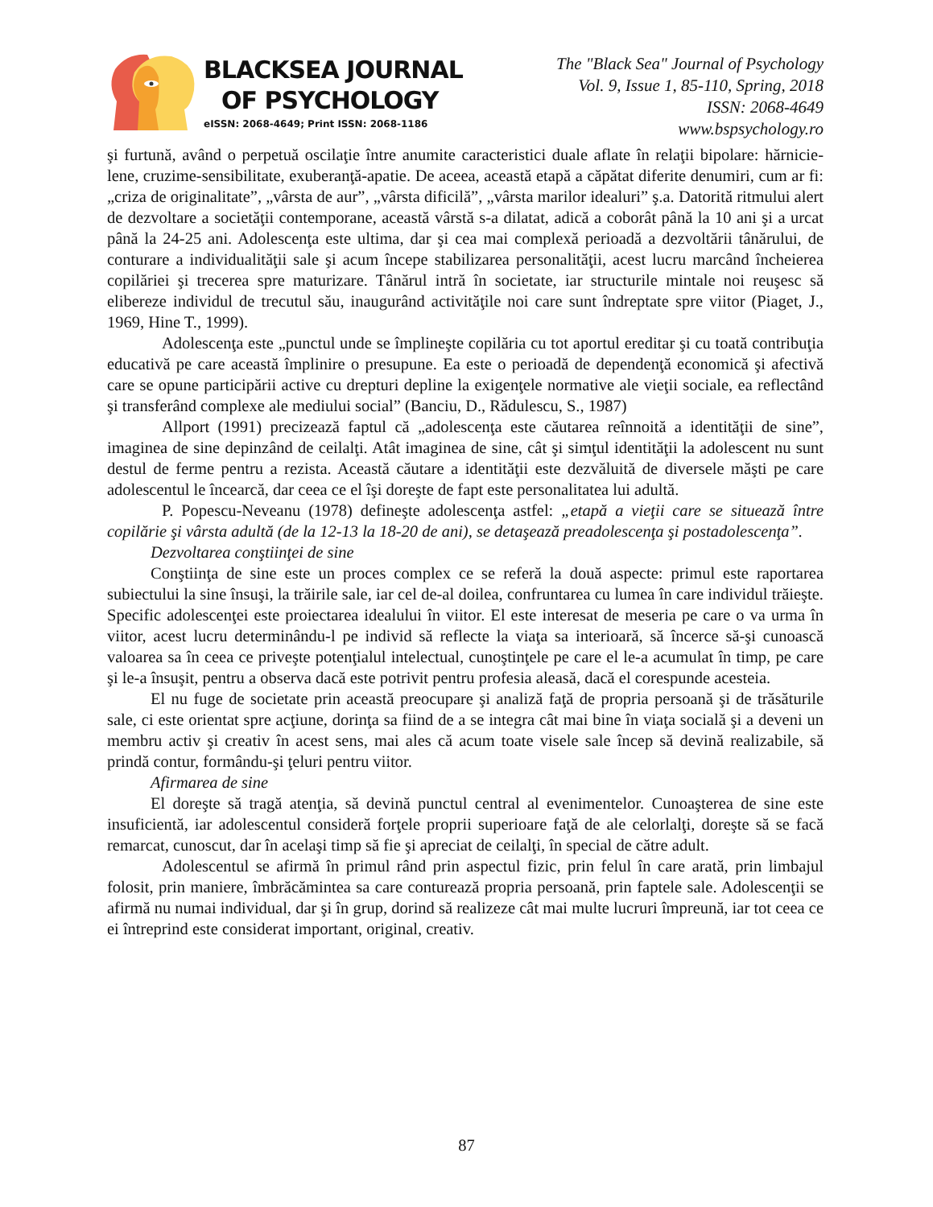BLACKSEA JOURNAL
OF PSYCHOLOGY
eISSN: 2068-4649; Print ISSN: 2068-1186
The "Black Sea" Journal of Psychology
Vol. 9, Issue 1, 85-110, Spring, 2018
ISSN: 2068-4649
www.bspsychology.ro
şi furtună, având o perpetuă oscilaţie între anumite caracteristici duale aflate în relaţii bipolare: hărnicie-lene, cruzime-sensibilitate, exuberanţă-apatie. De aceea, această etapă a căpătat diferite denumiri, cum ar fi: „criza de originalitate”, „vârsta de aur”, „vârsta dificilă”, „vârsta marilor idealuri” ş.a. Datorită ritmului alert de dezvoltare a societăţii contemporane, această vârstă s-a dilatat, adică a coborât până la 10 ani şi a urcat până la 24-25 ani. Adolescenţa este ultima, dar şi cea mai complexă perioadă a dezvoltării tânărului, de conturare a individualităţii sale şi acum începe stabilizarea personalităţii, acest lucru marcând încheierea copilăriei şi trecerea spre maturizare. Tânărul intră în societate, iar structurile mintale noi reuşesc să elibereze individul de trecutul său, inaugurând activităţile noi care sunt îndreptate spre viitor (Piaget, J., 1969, Hine T., 1999).
Adolescenţa este „punctul unde se împlineşte copilăria cu tot aportul ereditar şi cu toată contribuţia educativă pe care această împlinire o presupune. Ea este o perioadă de dependenţă economică şi afectivă care se opune participării active cu drepturi depline la exigenţele normative ale vieţii sociale, ea reflectând şi transferând complexe ale mediului social” (Banciu, D., Rădulescu, S., 1987)
Allport (1991) precizează faptul că „adolescenţa este căutarea reînnoită a identităţii de sine”, imaginea de sine depinzând de ceilalţi. Atât imaginea de sine, cât şi simţul identităţii la adolescent nu sunt destul de ferme pentru a rezista. Această căutare a identităţii este dezvăluită de diversele măşti pe care adolescentul le încearcă, dar ceea ce el îşi doreşte de fapt este personalitatea lui adultă.
P. Popescu-Neveanu (1978) defineşte adolescenţa astfel: „etapă a vieţii care se situează între copilărie şi vârsta adultă (de la 12-13 la 18-20 de ani), se detaşează preadolescenţa şi postadolescenţa”.
Dezvoltarea conştiinţei de sine
Conştiinţa de sine este un proces complex ce se referă la două aspecte: primul este raportarea subiectului la sine însuşi, la trăirile sale, iar cel de-al doilea, confruntarea cu lumea în care individul trăieşte. Specific adolescenţei este proiectarea idealului în viitor. El este interesat de meseria pe care o va urma în viitor, acest lucru determinându-l pe individ să reflecte la viaţa sa interioară, să încerce să-şi cunoască valoarea sa în ceea ce priveşte potenţialul intelectual, cunoştinţele pe care el le-a acumulat în timp, pe care şi le-a însuşit, pentru a observa dacă este potrivit pentru profesia aleasă, dacă el corespunde acesteia.
El nu fuge de societate prin această preocupare şi analiză faţă de propria persoană şi de trăsăturile sale, ci este orientat spre acţiune, dorinţa sa fiind de a se integra cât mai bine în viaţa socială şi a deveni un membru activ şi creativ în acest sens, mai ales că acum toate visele sale încep să devină realizabile, să prindă contur, formându-şi ţeluri pentru viitor.
Afirmarea de sine
El doreşte să tragă atenţia, să devină punctul central al evenimentelor. Cunoaşterea de sine este insuficientă, iar adolescentul consideră forţele proprii superioare faţă de ale celorlalţi, doreşte să se facă remarcat, cunoscut, dar în acelaşi timp să fie şi apreciat de ceilalţi, în special de către adult.
Adolescentul se afirmă în primul rând prin aspectul fizic, prin felul în care arată, prin limbajul folosit, prin maniere, îmbrăcămintea sa care conturează propria persoană, prin faptele sale. Adolescenţii se afirmă nu numai individual, dar şi în grup, dorind să realizeze cât mai multe lucruri împreună, iar tot ceea ce ei întreprind este considerat important, original, creativ.
87